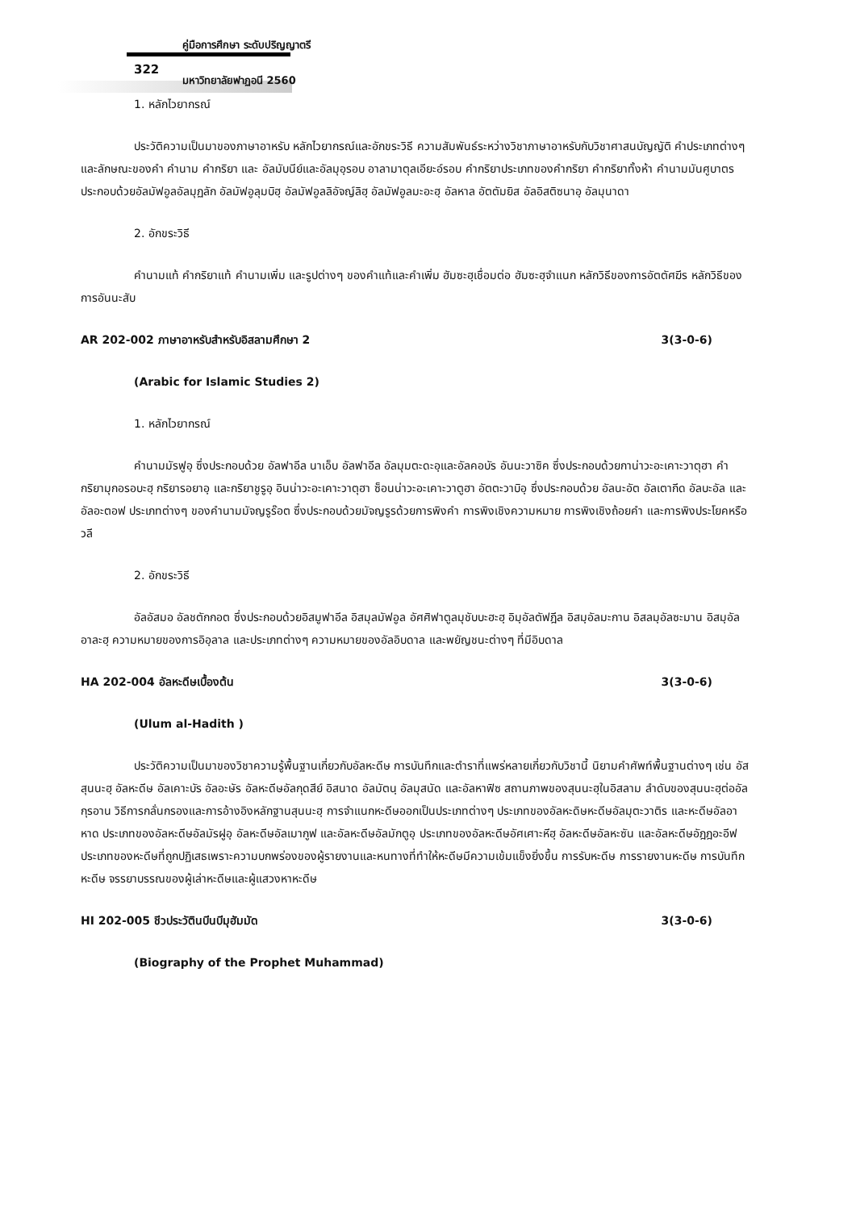คู่มือการศึกษา ระดับปริญญาตรี
322
มหาวิทยาลัยฟาฏอนี 2560
1. หลักไวยากรณ์
ประวัติความเป็นมาของภาษาอาหรับ หลักไวยากรณ์และอักขระวิธี ความสัมพันธ์ระหว่างวิชาภาษาอาหรับกับวิชาศาสนบัญญัติ คำประเภทต่างๆ และลักษณะของคำ คำนาม คำกริยา และ อัลมับนีย์และอัลมุอฺรอบ อาลามาตุลเอียะอ์รอบ คำกริยาประเภทของคำกริยา คำกริยาทั้งห้า คำนามมันศูบาตรประกอบด้วยอัลมัฟอูลอัลมุฏลัก อัลมัฟอูลุมบิฮฺ อัลมัฟอูลลิอัจญ์ลิฮฺ อัลมัฟอูลมะอะฮฺ อัลหาล อัตตัมยิส อัลอิสติซนาอฺ อัลมุนาดา
2. อักขระวิธี
คำนามแท้ คำกริยาแท้ คำนามเพิ่ม และรูปต่างๆ ของคำแท้และคำเพิ่ม ฮัมซะฮฺเชื่อมต่อ ฮัมซะฮฺจำแนก หลักวิธีของการอัตตัศฆีร หลักวิธีของการอันนะสับ
AR 202-002 ภาษาอาหรับสำหรับอิสลามศึกษา 2 3(3-0-6)
(Arabic for Islamic Studies 2)
1. หลักไวยากรณ์
คำนามมัรฟูอฺ ซึ่งประกอบด้วย อัลฟาอีล นาเอ็บ อัลฟาอีล อัลมุมตะดะอฺและอัลคอบัร อันนะวาซิค ซึ่งประกอบด้วยกาน่าวะอะเคาะวาตุฮา คำกริยามุกอรอบะฮฺ กริยารอยาอฺ และกริยาชูรูอฺ อินน่าวะอะเคาะวาตุฮา ซ็อนน่าวะอะเคาะวาตูฮา อัตตะวาบิอฺ ซึ่งประกอบด้วย อัลนะอัต อัลเตากีด อัลบะอัล และอัลอะตอฟ ประเภทต่างๆ ของคำนามมัจญรูร๊อต ซึ่งประกอบด้วยมัจญรูรด้วยการพิงคำ การพิงเชิงความหมาย การพิงเชิงถ้อยคำ และการพิงประโยคหรือวลี
2. อักขระวิธี
อัลอัสมอ อัลชตักกอต ซึ่งประกอบด้วยอิสมูฟาอีล อิสมุลมัฟอูล อัศศิฟาตูลมุชับบะฮะฮฺ อิมฺอัลตัฟฎีล อิสมฺอัลมะกาน อิสลมฺอัลซะมาน อิสมฺอัลอาละฮฺ ความหมายของการอิอฺลาล และประเภทต่างๆ ความหมายของอัลอิบดาล และพยัญชนะต่างๆ ที่มีอิบดาล
HA 202-004 อัลหะดีษเบื้องต้น 3(3-0-6)
(Ulum al-Hadith )
ประวัติความเป็นมาของวิชาความรู้พื้นฐานเกี่ยวกับอัลหะดีษ การบันทึกและตำราที่แพร่หลายเกี่ยวกับวิชานี้ นิยามคำศัพท์พื้นฐานต่างๆ เช่น อัสสุนนะฮฺ อัลหะดีษ อัลเคาะบัร อัลอะษัร อัลหะดีษอัลกุดสีย์ อิสนาด อัลมัตนฺ อัลมุสนัด และอัลหาฟิซ สถานภาพของสุนนะฮฺในอิสลาม ลำดับของสุนนะฮฺต่ออัลกุรอาน วิธีการกลั่นกรองและการอ้างอิงหลักฐานสุนนะฮฺ การจำแนกหะดีษออกเป็นประเภทต่างๆ ประเภทของอัลหะดิษหะดีษอัลมุตะวาติร และหะดีษอัลอาหาด ประเภทของอัลหะดีษอัลมัรฝูอฺ อัลหะดีษอัลเมากูฟ และอัลหะดีษอัลมักตูอฺ ประเภทของอัลหะดีษอัศเศาะหีฮฺ อัลหะดีษอัลหะซัน และอัลหะดีษอัฎฎอะอีฟประเภทของหะดีษที่ถูกปฏิเสธเพราะความบกพร่องของผู้รายงานและหนทางที่ทำให้หะดีษมีความเข้มแข็งยิ่งขึ้น การรับหะดีษ การรายงานหะดีษ การบันทึกหะดีษ จรรยาบรรณของผู้เล่าหะดีษและผู้แสวงหาหะดีษ
HI 202-005 ชีวประวัตินบีนบีมุฮัมมัด 3(3-0-6)
(Biography of the Prophet Muhammad)